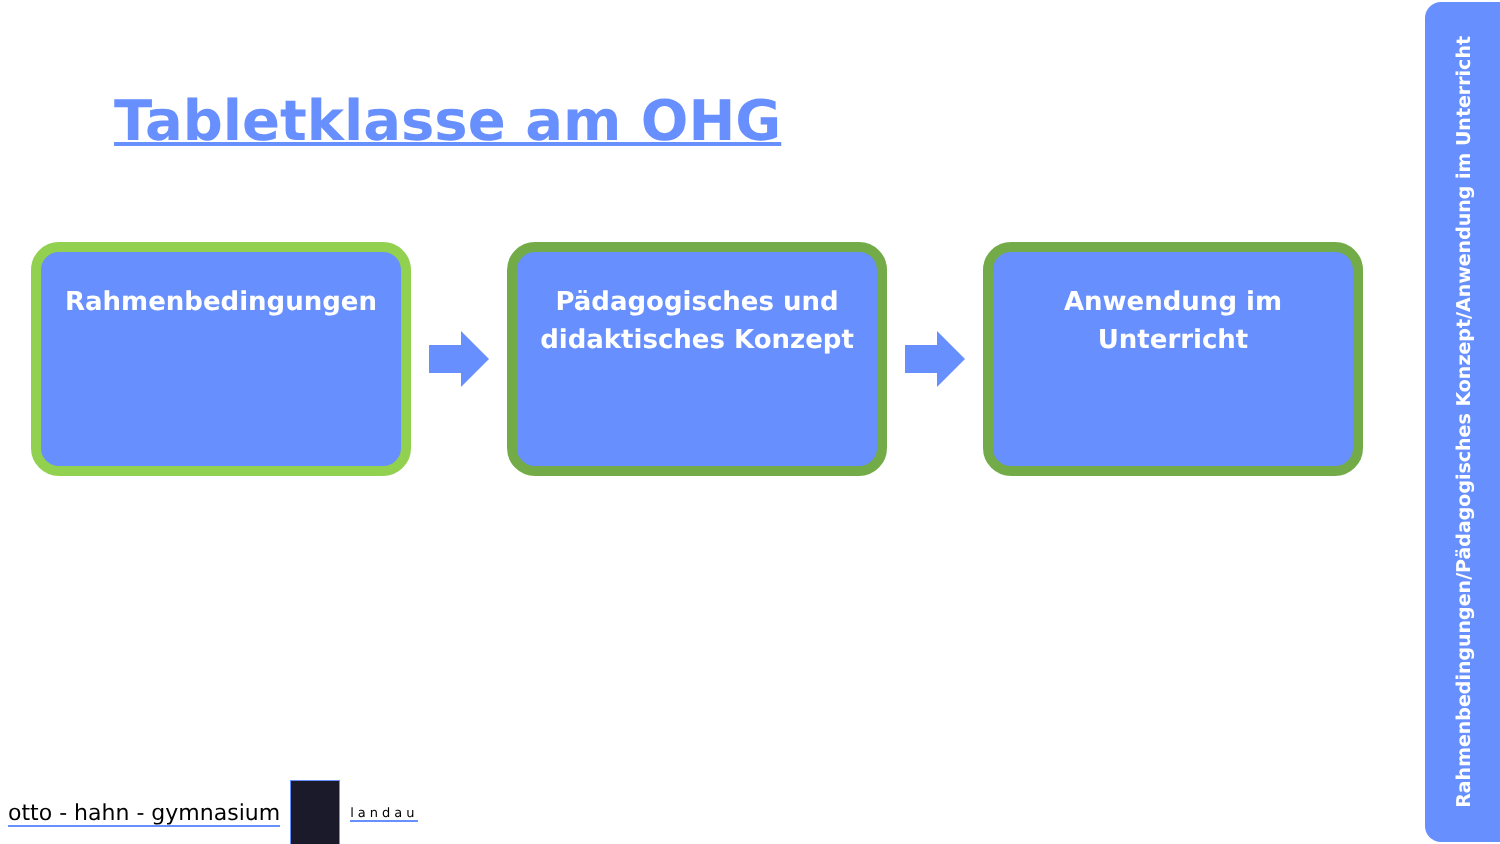Tabletklasse am OHG
Rahmenbedingungen
Pädagogisches und didaktisches Konzept
Anwendung im Unterricht
Rahmenbedingungen/Pädagogisches Konzept/Anwendung im Unterricht
otto - hahn - gymnasium
landau